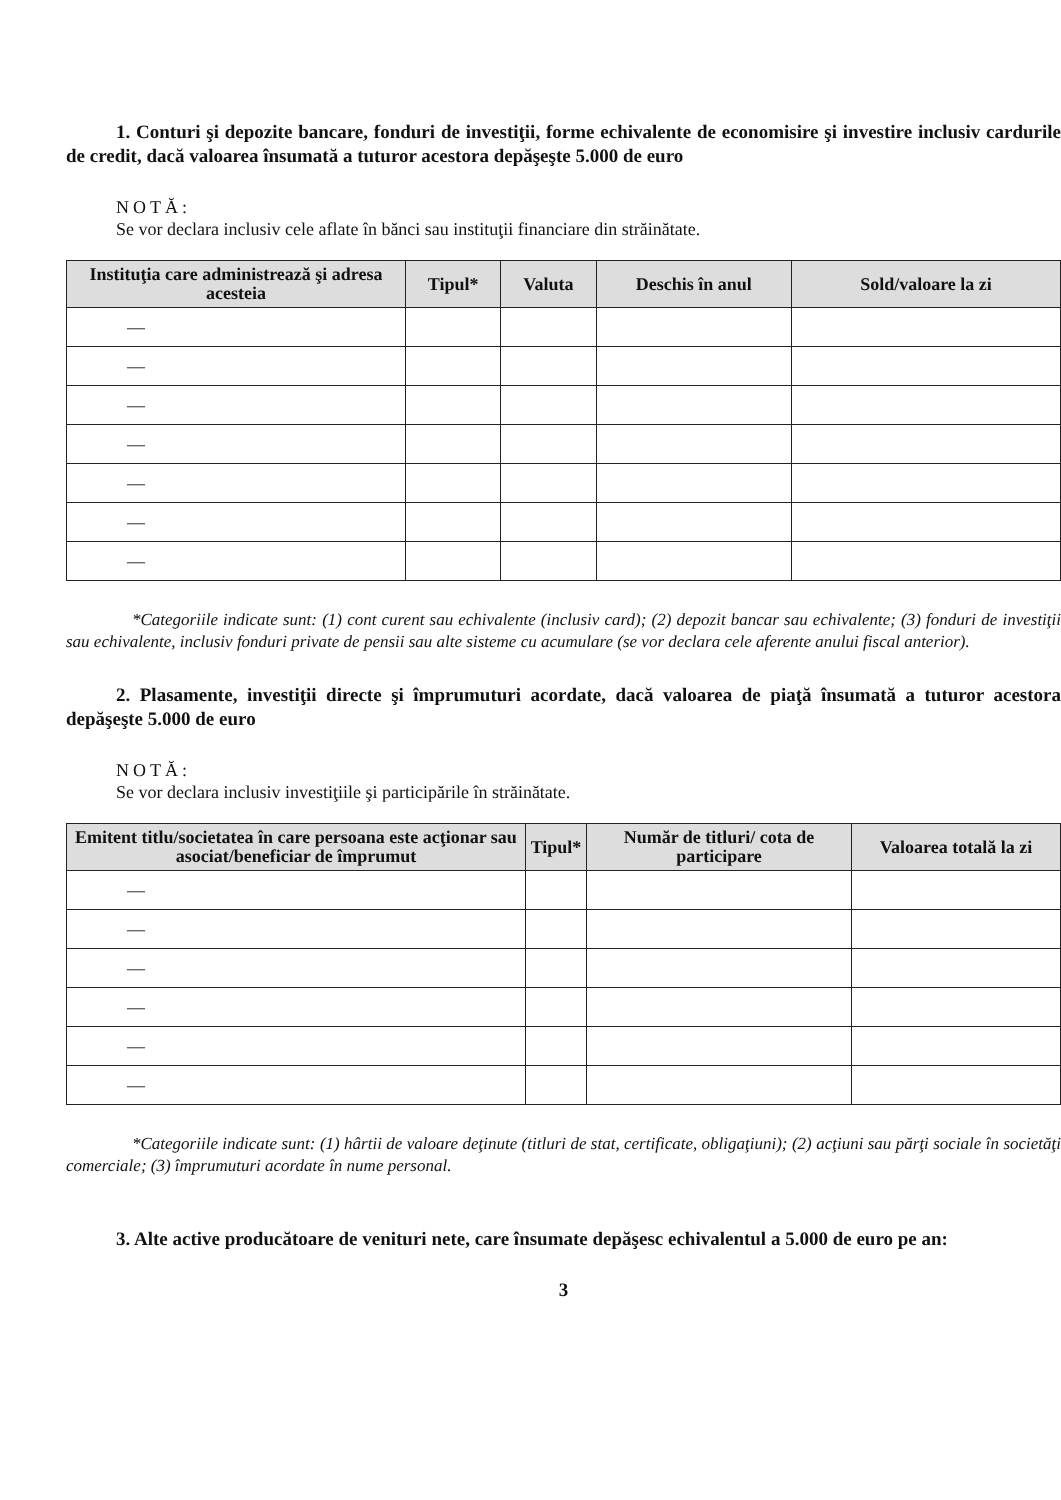1. Conturi şi depozite bancare, fonduri de investiţii, forme echivalente de economisire şi investire inclusiv cardurile de credit, dacă valoarea însumată a tuturor acestora depăşeşte 5.000 de euro
NOTĂ:
Se vor declara inclusiv cele aflate în bănci sau instituţii financiare din străinătate.
| Instituţia care administrează şi adresa acesteia | Tipul* | Valuta | Deschis în anul | Sold/valoare la zi |
| --- | --- | --- | --- | --- |
| — | | | | |
| — | | | | |
| — | | | | |
| — | | | | |
| — | | | | |
| — | | | | |
| — | | | | |
*Categoriile indicate sunt: (1) cont curent sau echivalente (inclusiv card); (2) depozit bancar sau echivalente; (3) fonduri de investiţii sau echivalente, inclusiv fonduri private de pensii sau alte sisteme cu acumulare (se vor declara cele aferente anului fiscal anterior).
2. Plasamente, investiţii directe şi împrumuturi acordate, dacă valoarea de piaţă însumată a tuturor acestora depăşeşte 5.000 de euro
NOTĂ:
Se vor declara inclusiv investiţiile şi participările în străinătate.
| Emitent titlu/societatea în care persoana este acţionar sau asociat/beneficiar de împrumut | Tipul* | Număr de titluri/ cota de participare | Valoarea totală la zi |
| --- | --- | --- | --- |
| — | | | |
| — | | | |
| — | | | |
| — | | | |
| — | | | |
| — | | | |
*Categoriile indicate sunt: (1) hârtii de valoare deţinute (titluri de stat, certificate, obligaţiuni); (2) acţiuni sau părţi sociale în societăţi comerciale; (3) împrumuturi acordate în nume personal.
3. Alte active producătoare de venituri nete, care însumate depăşesc echivalentul a 5.000 de euro pe an:
3